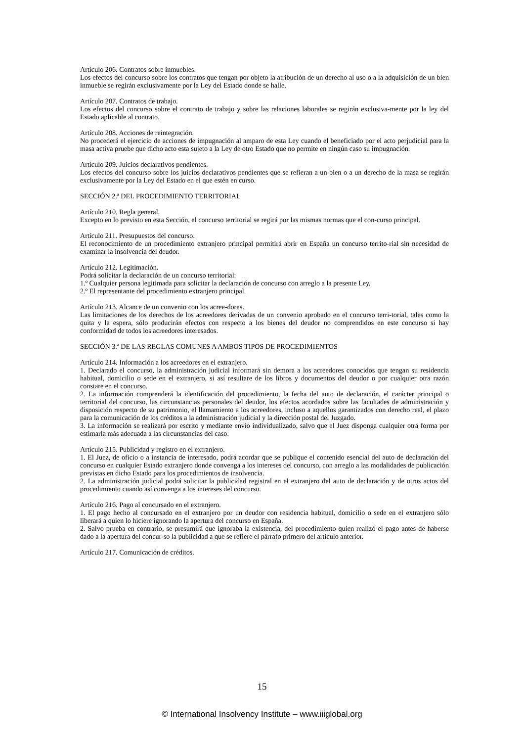Artículo 206. Contratos sobre inmuebles.
Los efectos del concurso sobre los contratos que tengan por objeto la atribución de un derecho al uso o a la adquisición de un bien inmueble se regirán exclusivamente por la Ley del Estado donde se halle.
Artículo 207. Contratos de trabajo.
Los efectos del concurso sobre el contrato de trabajo y sobre las relaciones laborales se regirán exclusiva-mente por la ley del Estado aplicable al contrato.
Artículo 208. Acciones de reintegración.
No procederá el ejercicio de acciones de impugnación al amparo de esta Ley cuando el beneficiado por el acto perjudicial para la masa activa pruebe que dicho acto esta sujeto a la Ley de otro Estado que no permite en ningún caso su impugnación.
Artículo 209. Juicios declarativos pendientes.
Los efectos del concurso sobre los juicios declarativos pendientes que se refieran a un bien o a un derecho de la masa se regirán exclusivamente por la Ley del Estado en el que estén en curso.
SECCIÓN 2.ª DEL PROCEDIMIENTO TERRITORIAL
Artículo 210. Regla general.
Excepto en lo previsto en esta Sección, el concurso territorial se regirá por las mismas normas que el con-curso principal.
Artículo 211. Presupuestos del concurso.
El reconocimiento de un procedimiento extranjero principal permitirá abrir en España un concurso territo-rial sin necesidad de examinar la insolvencia del deudor.
Artículo 212. Legitimación.
Podrá solicitar la declaración de un concurso territorial:
1.º Cualquier persona legitimada para solicitar la declaración de concurso con arreglo a la presente Ley.
2.º El representante del procedimiento extranjero principal.
Artículo 213. Alcance de un convenio con los acree-dores.
Las limitaciones de los derechos de los acreedores derivadas de un convenio aprobado en el concurso terri-torial, tales como la quita y la espera, sólo producirán efectos con respecto a los bienes del deudor no comprendidos en este concurso si hay conformidad de todos los acreedores interesados.
SECCIÓN 3.ª DE LAS REGLAS COMUNES A AMBOS TIPOS DE PROCEDIMIENTOS
Artículo 214. Información a los acreedores en el extranjero.
1. Declarado el concurso, la administración judicial informará sin demora a los acreedores conocidos que tengan su residencia habitual, domicilio o sede en el extranjero, si así resultare de los libros y documentos del deudor o por cualquier otra razón constare en el concurso.
2. La información comprenderá la identificación del procedimiento, la fecha del auto de declaración, el carácter principal o territorial del concurso, las circunstancias personales del deudor, los efectos acordados sobre las facultades de administración y disposición respecto de su patrimonio, el llamamiento a los acreedores, incluso a aquellos garantizados con derecho real, el plazo para la comunicación de los créditos a la administración judicial y la dirección postal del Juzgado.
3. La información se realizará por escrito y mediante envío individualizado, salvo que el Juez disponga cualquier otra forma por estimarla más adecuada a las circunstancias del caso.
Artículo 215. Publicidad y registro en el extranjero.
1. El Juez, de oficio o a instancia de interesado, podrá acordar que se publique el contenido esencial del auto de declaración del concurso en cualquier Estado extranjero donde convenga a los intereses del concurso, con arreglo a las modalidades de publicación previstas en dicho Estado para los procedimientos de insolvencia.
2. La administración judicial podrá solicitar la publicidad registral en el extranjero del auto de declaración y de otros actos del procedimiento cuando así convenga a los intereses del concurso.
Artículo 216. Pago al concursado en el extranjero.
1. El pago hecho al concursado en el extranjero por un deudor con residencia habitual, domicilio o sede en el extranjero sólo liberará a quien lo hiciere ignorando la apertura del concurso en España.
2. Salvo prueba en contrario, se presumirá que ignoraba la existencia, del procedimiento quien realizó el pago antes de haberse dado a la apertura del concur-so la publicidad a que se refiere el párrafo primero del artículo anterior.
Artículo 217. Comunicación de créditos.
15
© International Insolvency Institute – www.iiiglobal.org